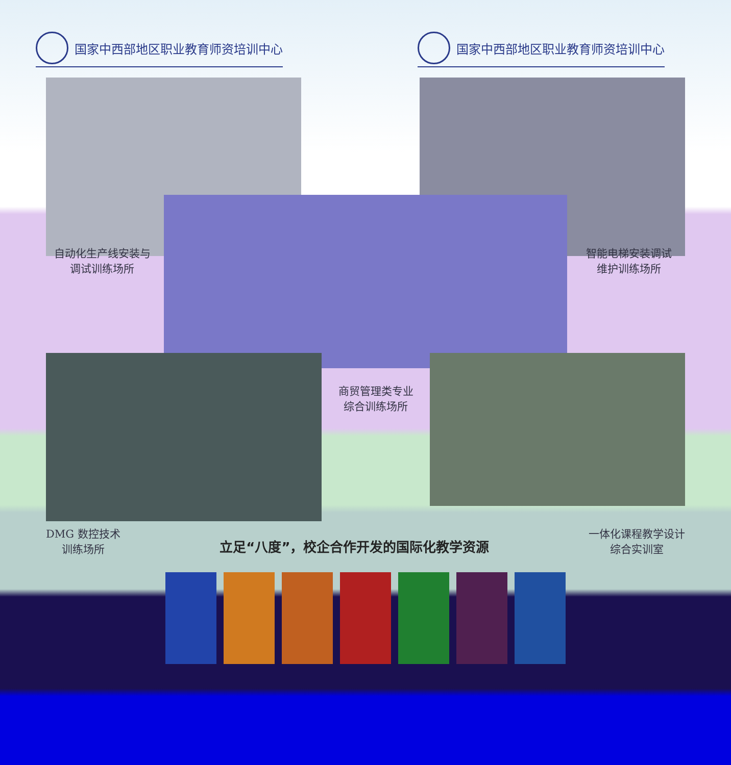国家中西部地区职业教育师资培训中心 国家中西部地区职业教育师资培训中心
自动化生产线安装与
调试训练场所
智能电梯安装调试
维护训练场所
商贸管理类专业
综合训练场所
DMG 数控技术
训练场所
立足“八度”，校企合作开发的国际化教学资源
一体化课程教学设计
综合实训室